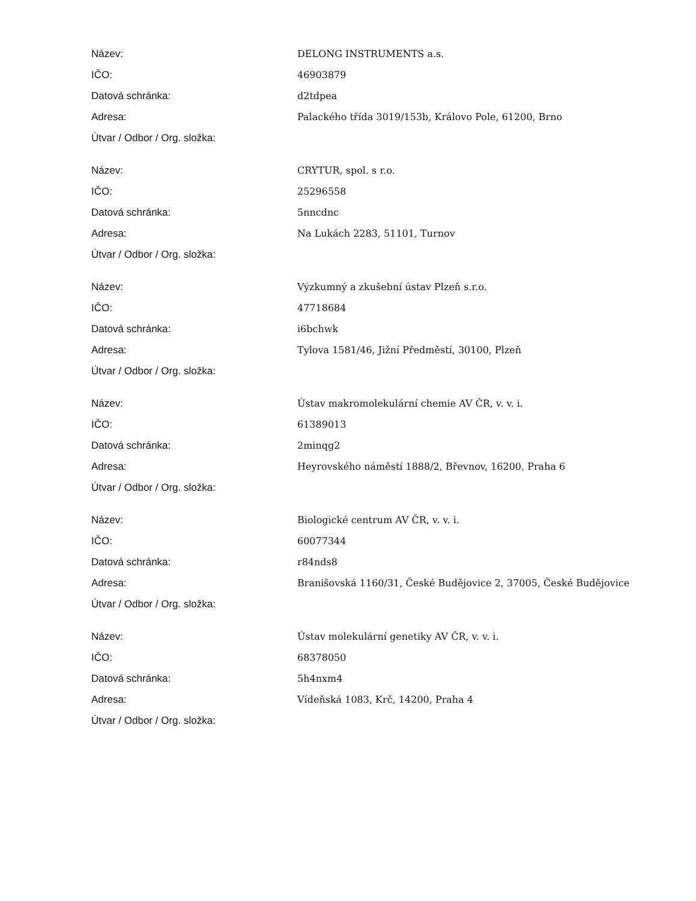| Název: | DELONG INSTRUMENTS a.s. |
| IČO: | 46903879 |
| Datová schránka: | d2tdpea |
| Adresa: | Palackého třída 3019/153b, Královo Pole, 61200, Brno |
| Útvar / Odbor / Org. složka: | |
| Název: | CRYTUR, spol. s r.o. |
| IČO: | 25296558 |
| Datová schránka: | 5nncdnc |
| Adresa: | Na Lukách 2283, 51101, Turnov |
| Útvar / Odbor / Org. složka: | |
| Název: | Výzkumný a zkušební ústav Plzeň s.r.o. |
| IČO: | 47718684 |
| Datová schránka: | i6bchwk |
| Adresa: | Tylova 1581/46, Jižní Předměstí, 30100, Plzeň |
| Útvar / Odbor / Org. složka: | |
| Název: | Ústav makromolekulární chemie AV ČR, v. v. i. |
| IČO: | 61389013 |
| Datová schránka: | 2minqg2 |
| Adresa: | Heyrovského náměstí 1888/2, Břevnov, 16200, Praha 6 |
| Útvar / Odbor / Org. složka: | |
| Název: | Biologické centrum AV ČR, v. v. i. |
| IČO: | 60077344 |
| Datová schránka: | r84nds8 |
| Adresa: | Branišovská 1160/31, České Budějovice 2, 37005, České Budějovice |
| Útvar / Odbor / Org. složka: | |
| Název: | Ústav molekulární genetiky AV ČR, v. v. i. |
| IČO: | 68378050 |
| Datová schránka: | 5h4nxm4 |
| Adresa: | Vídeňská 1083, Krč, 14200, Praha 4 |
| Útvar / Odbor / Org. složka: | |